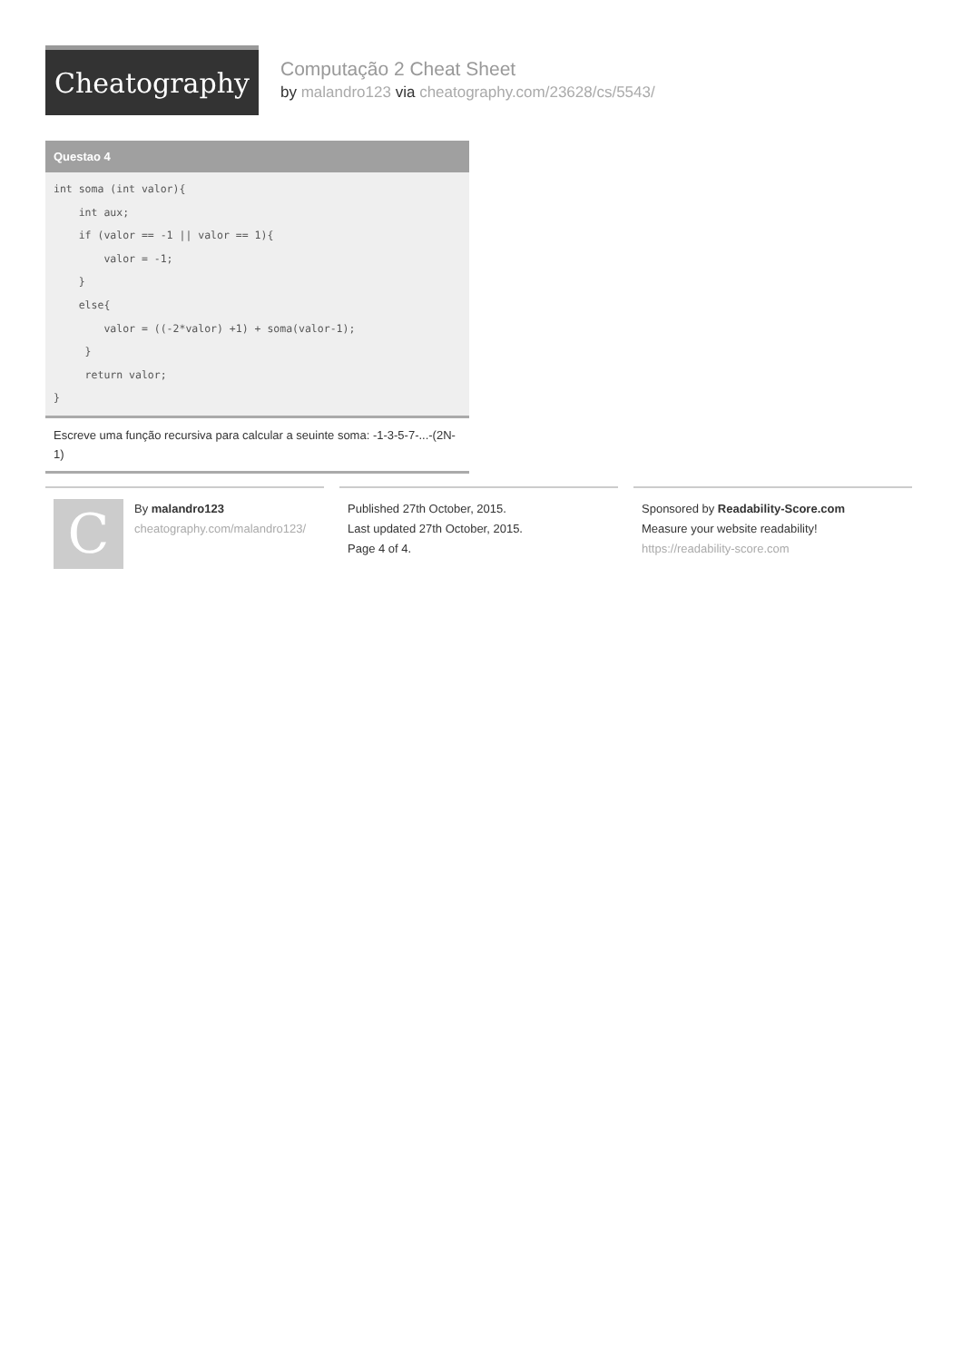Cheatography
Computação 2 Cheat Sheet
by malandro123 via cheatography.com/23628/cs/5543/
Questao 4
int soma (int valor){
    int aux;
    if (valor == -1 || valor == 1){
        valor = -1;
    }
    else{
        valor = ((-2*valor) +1) + soma(valor-1);
     }
     return valor;
}
Escreve uma função recursiva para calcular a seuinte soma: -1-3-5-7-...-(2N-1)
C
By malandro123
cheatography.com/malandro123/
Published 27th October, 2015.
Last updated 27th October, 2015.
Page 4 of 4.
Sponsored by Readability-Score.com
Measure your website readability!
https://readability-score.com